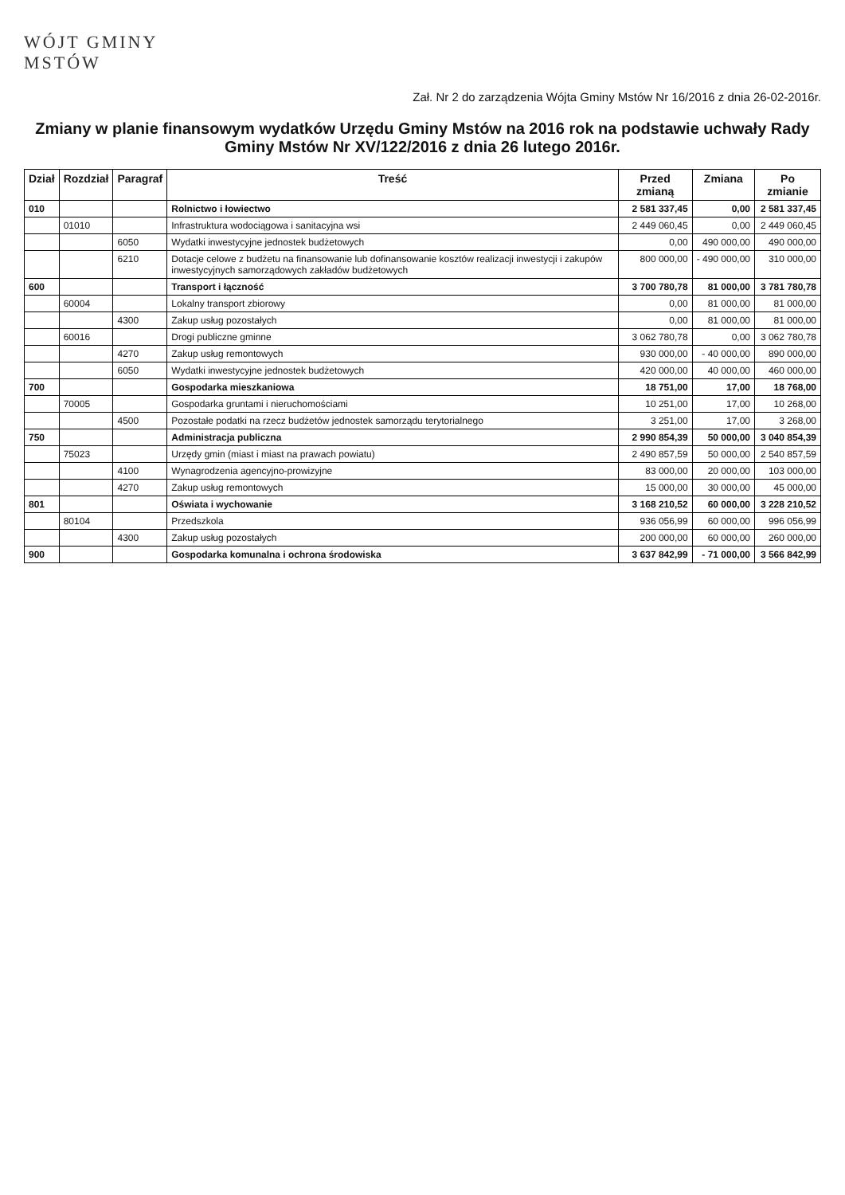WÓJT GMINY
MSTÓW
Zał. Nr 2 do zarządzenia Wójta Gminy Mstów Nr 16/2016 z dnia 26-02-2016r.
Zmiany w planie finansowym wydatków Urzędu Gminy Mstów na 2016 rok na podstawie uchwały Rady Gminy Mstów Nr XV/122/2016 z dnia 26 lutego 2016r.
| Dział | Rozdział | Paragraf | Treść | Przed zmianą | Zmiana | Po zmianie |
| --- | --- | --- | --- | --- | --- | --- |
| 010 | | | Rolnictwo i łowiectwo | 2 581 337,45 | 0,00 | 2 581 337,45 |
| | 01010 | | Infrastruktura wodociągowa i sanitacyjna wsi | 2 449 060,45 | 0,00 | 2 449 060,45 |
| | | 6050 | Wydatki inwestycyjne jednostek budżetowych | 0,00 | 490 000,00 | 490 000,00 |
| | | 6210 | Dotacje celowe z budżetu na finansowanie lub dofinansowanie kosztów realizacji inwestycji i zakupów inwestycyjnych samorządowych zakładów budżetowych | 800 000,00 | - 490 000,00 | 310 000,00 |
| 600 | | | Transport i łączność | 3 700 780,78 | 81 000,00 | 3 781 780,78 |
| | 60004 | | Lokalny transport zbiorowy | 0,00 | 81 000,00 | 81 000,00 |
| | | 4300 | Zakup usług pozostałych | 0,00 | 81 000,00 | 81 000,00 |
| | 60016 | | Drogi publiczne gminne | 3 062 780,78 | 0,00 | 3 062 780,78 |
| | | 4270 | Zakup usług remontowych | 930 000,00 | - 40 000,00 | 890 000,00 |
| | | 6050 | Wydatki inwestycyjne jednostek budżetowych | 420 000,00 | 40 000,00 | 460 000,00 |
| 700 | | | Gospodarka mieszkaniowa | 18 751,00 | 17,00 | 18 768,00 |
| | 70005 | | Gospodarka gruntami i nieruchomościami | 10 251,00 | 17,00 | 10 268,00 |
| | | 4500 | Pozostałe podatki na rzecz budżetów jednostek samorządu terytorialnego | 3 251,00 | 17,00 | 3 268,00 |
| 750 | | | Administracja publiczna | 2 990 854,39 | 50 000,00 | 3 040 854,39 |
| | 75023 | | Urzędy gmin (miast i miast na prawach powiatu) | 2 490 857,59 | 50 000,00 | 2 540 857,59 |
| | | 4100 | Wynagrodzenia agencyjno-prowizyjne | 83 000,00 | 20 000,00 | 103 000,00 |
| | | 4270 | Zakup usług remontowych | 15 000,00 | 30 000,00 | 45 000,00 |
| 801 | | | Oświata i wychowanie | 3 168 210,52 | 60 000,00 | 3 228 210,52 |
| | 80104 | | Przedszkola | 936 056,99 | 60 000,00 | 996 056,99 |
| | | 4300 | Zakup usług pozostałych | 200 000,00 | 60 000,00 | 260 000,00 |
| 900 | | | Gospodarka komunalna i ochrona środowiska | 3 637 842,99 | - 71 000,00 | 3 566 842,99 |